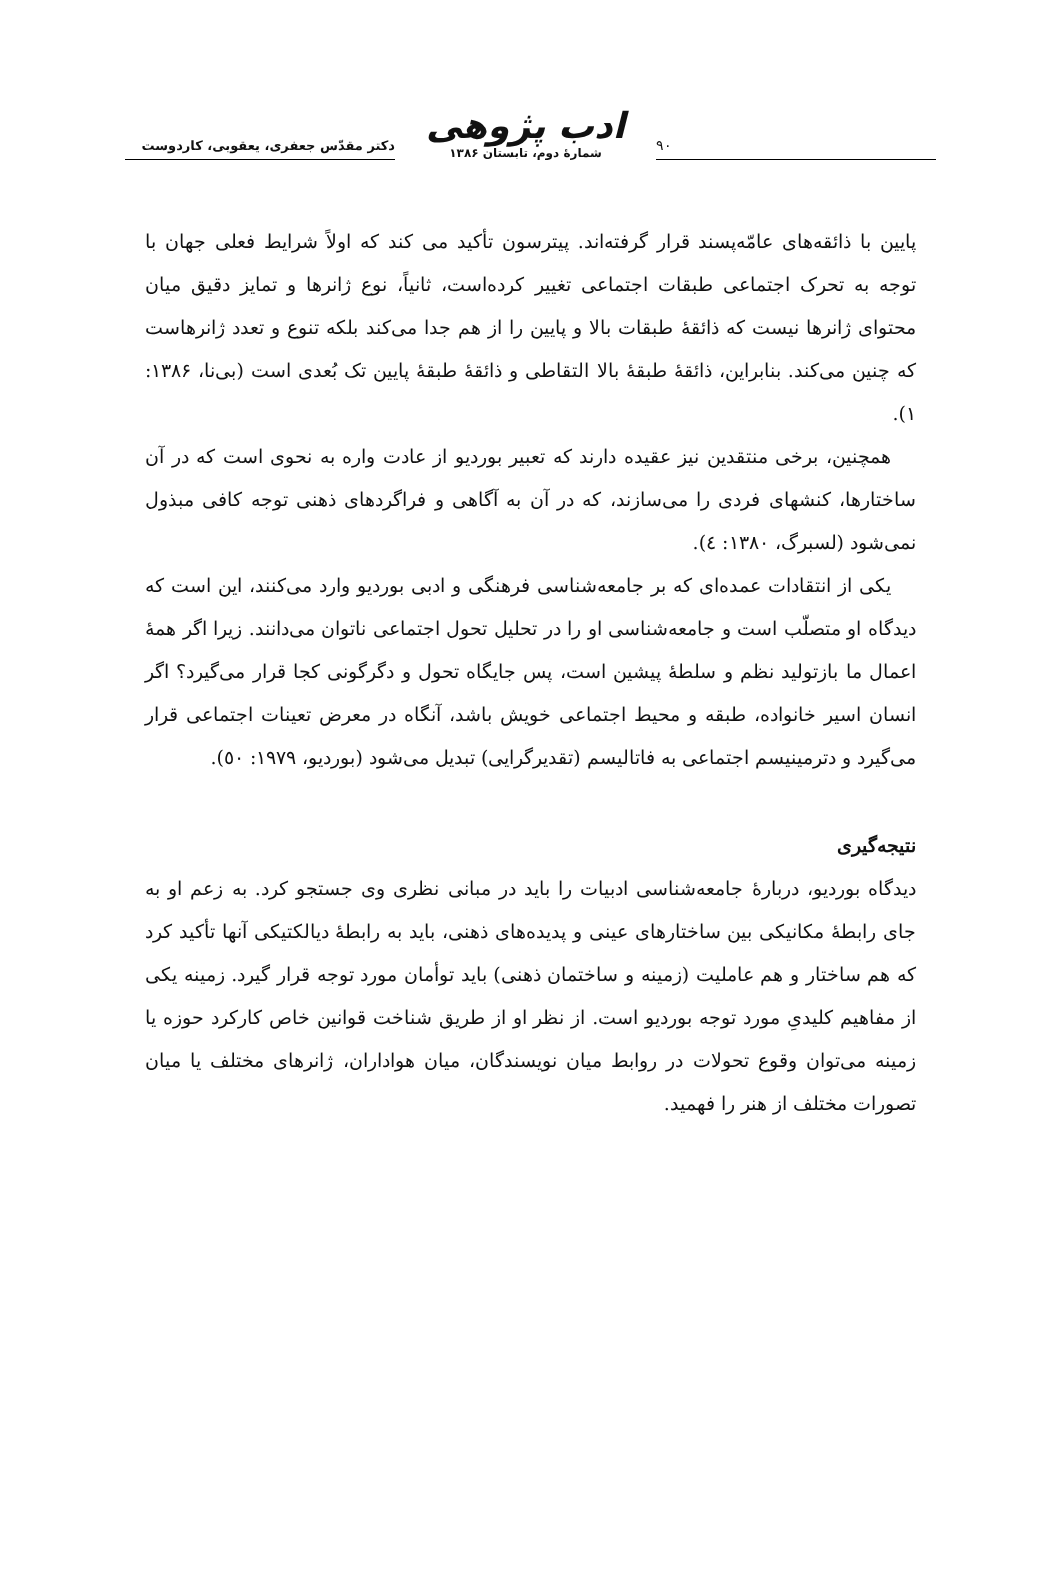۹۰
ادب پژوهی
شمارهٔ دوم، تابستان ۱۳۸۶
دکتر مقدّس جعفری، یعقوبی، کاردوست
پایین با ذائقه‌های عامّه‌پسند قرار گرفته‌اند. پیترسون تأکید می کند که اولاً شرایط فعلی جهان با توجه به تحرک اجتماعی طبقات اجتماعی تغییر کرده‌است، ثانیاً، نوع ژانرها و تمایز دقیق میان محتوای ژانرها نیست که ذائقهٔ طبقات بالا و پایین را از هم جدا می‌کند بلکه تنوع و تعدد ژانرهاست که چنین می‌کند. بنابراین، ذائقهٔ طبقهٔ بالا التقاطی و ذائقهٔ طبقهٔ پایین تک بُعدی است (بی‌نا، ۱۳۸۶: ۱).
همچنین، برخی منتقدین نیز عقیده دارند که تعبیر بوردیو از عادت واره به نحوی است که در آن ساختارها، کنشهای فردی را می‌سازند، که در آن به آگاهی و فراگردهای ذهنی توجه کافی مبذول نمی‌شود (لسبرگ، ۱۳۸۰: ٤).
یکی از انتقادات عمده‌ای که بر جامعه‌شناسی فرهنگی و ادبی بوردیو وارد می‌کنند، این است که دیدگاه او متصلّب است و جامعه‌شناسی او را در تحلیل تحول اجتماعی ناتوان می‌دانند. زیرا اگر همهٔ اعمال ما بازتولید نظم و سلطهٔ پیشین است، پس جایگاه تحول و دگرگونی کجا قرار می‌گیرد؟ اگر انسان اسیر خانواده، طبقه و محیط اجتماعی خویش باشد، آنگاه در معرض تعینات اجتماعی قرار می‌گیرد و دترمینیسم اجتماعی به فاتالیسم (تقدیرگرایی) تبدیل می‌شود (بوردیو، ۱۹۷۹: ٥۰).
نتیجه‌گیری
دیدگاه بوردیو، دربارهٔ جامعه‌شناسی ادبیات را باید در مبانی نظری وی جستجو کرد. به زعم او به جای رابطهٔ مکانیکی بین ساختارهای عینی و پدیده‌های ذهنی، باید به رابطهٔ دیالکتیکی آنها تأکید کرد که هم ساختار و هم عاملیت (زمینه و ساختمان ذهنی) باید توأمان مورد توجه قرار گیرد. زمینه یکی از مفاهیم کلیدیِ مورد توجه بوردیو است. از نظر او از طریق شناخت قوانین خاص کارکرد حوزه یا زمینه می‌توان وقوع تحولات در روابط میان نویسندگان، میان هواداران، ژانرهای مختلف یا میان تصورات مختلف از هنر را فهمید.